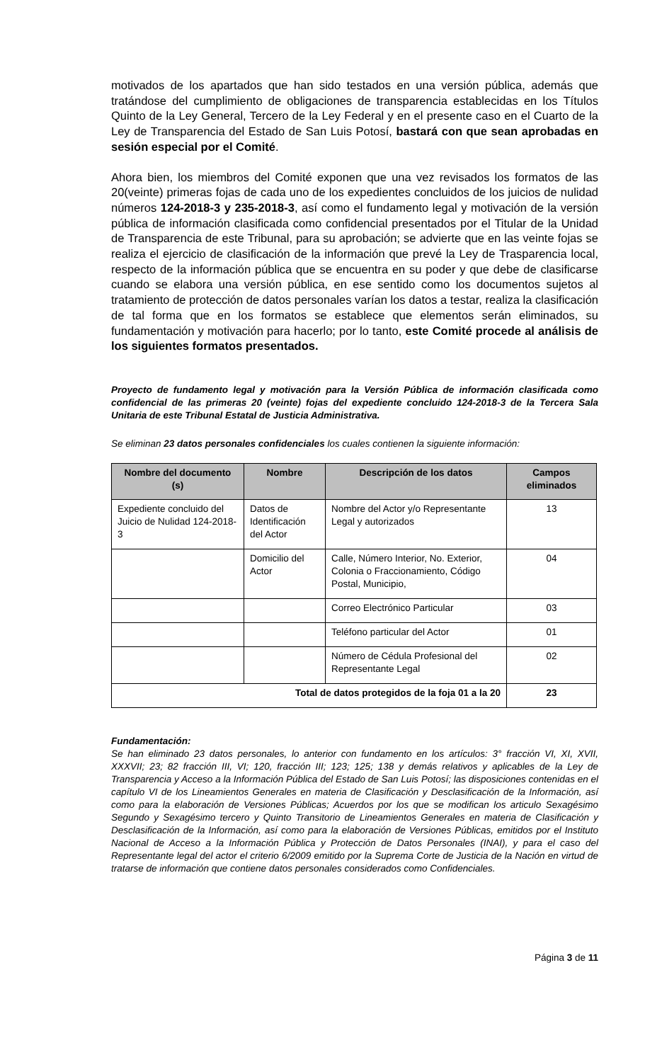motivados de los apartados que han sido testados en una versión pública, además que tratándose del cumplimiento de obligaciones de transparencia establecidas en los Títulos Quinto de la Ley General, Tercero de la Ley Federal y en el presente caso en el Cuarto de la Ley de Transparencia del Estado de San Luis Potosí, bastará con que sean aprobadas en sesión especial por el Comité.
Ahora bien, los miembros del Comité exponen que una vez revisados los formatos de las 20(veinte) primeras fojas de cada uno de los expedientes concluidos de los juicios de nulidad números 124-2018-3 y 235-2018-3, así como el fundamento legal y motivación de la versión pública de información clasificada como confidencial presentados por el Titular de la Unidad de Transparencia de este Tribunal, para su aprobación; se advierte que en las veinte fojas se realiza el ejercicio de clasificación de la información que prevé la Ley de Trasparencia local, respecto de la información pública que se encuentra en su poder y que debe de clasificarse cuando se elabora una versión pública, en ese sentido como los documentos sujetos al tratamiento de protección de datos personales varían los datos a testar, realiza la clasificación de tal forma que en los formatos se establece que elementos serán eliminados, su fundamentación y motivación para hacerlo; por lo tanto, este Comité procede al análisis de los siguientes formatos presentados.
Proyecto de fundamento legal y motivación para la Versión Pública de información clasificada como confidencial de las primeras 20 (veinte) fojas del expediente concluido 124-2018-3 de la Tercera Sala Unitaria de este Tribunal Estatal de Justicia Administrativa.
Se eliminan 23 datos personales confidenciales los cuales contienen la siguiente información:
| Nombre del documento (s) | Nombre | Descripción de los datos | Campos eliminados |
| --- | --- | --- | --- |
| Expediente concluido del Juicio de Nulidad 124-2018-3 | Datos de Identificación del Actor | Nombre del Actor y/o Representante Legal y autorizados | 13 |
| | Domicilio del Actor | Calle, Número Interior, No. Exterior, Colonia o Fraccionamiento, Código Postal, Municipio, | 04 |
| | | Correo Electrónico Particular | 03 |
| | | Teléfono particular del Actor | 01 |
| | | Número de Cédula Profesional del Representante Legal | 02 |
| Total de datos protegidos de la foja 01 a la 20 | | | 23 |
Fundamentación:
Se han eliminado 23 datos personales, lo anterior con fundamento en los artículos: 3° fracción VI, XI, XVII, XXXVII; 23; 82 fracción III, VI; 120, fracción III; 123; 125; 138 y demás relativos y aplicables de la Ley de Transparencia y Acceso a la Información Pública del Estado de San Luis Potosí; las disposiciones contenidas en el capítulo VI de los Lineamientos Generales en materia de Clasificación y Desclasificación de la Información, así como para la elaboración de Versiones Públicas; Acuerdos por los que se modifican los articulo Sexagésimo Segundo y Sexagésimo tercero y Quinto Transitorio de Lineamientos Generales en materia de Clasificación y Desclasificación de la Información, así como para la elaboración de Versiones Públicas, emitidos por el Instituto Nacional de Acceso a la Información Pública y Protección de Datos Personales (INAI), y para el caso del Representante legal del actor el criterio 6/2009 emitido por la Suprema Corte de Justicia de la Nación en virtud de tratarse de información que contiene datos personales considerados como Confidenciales.
Página 3 de 11